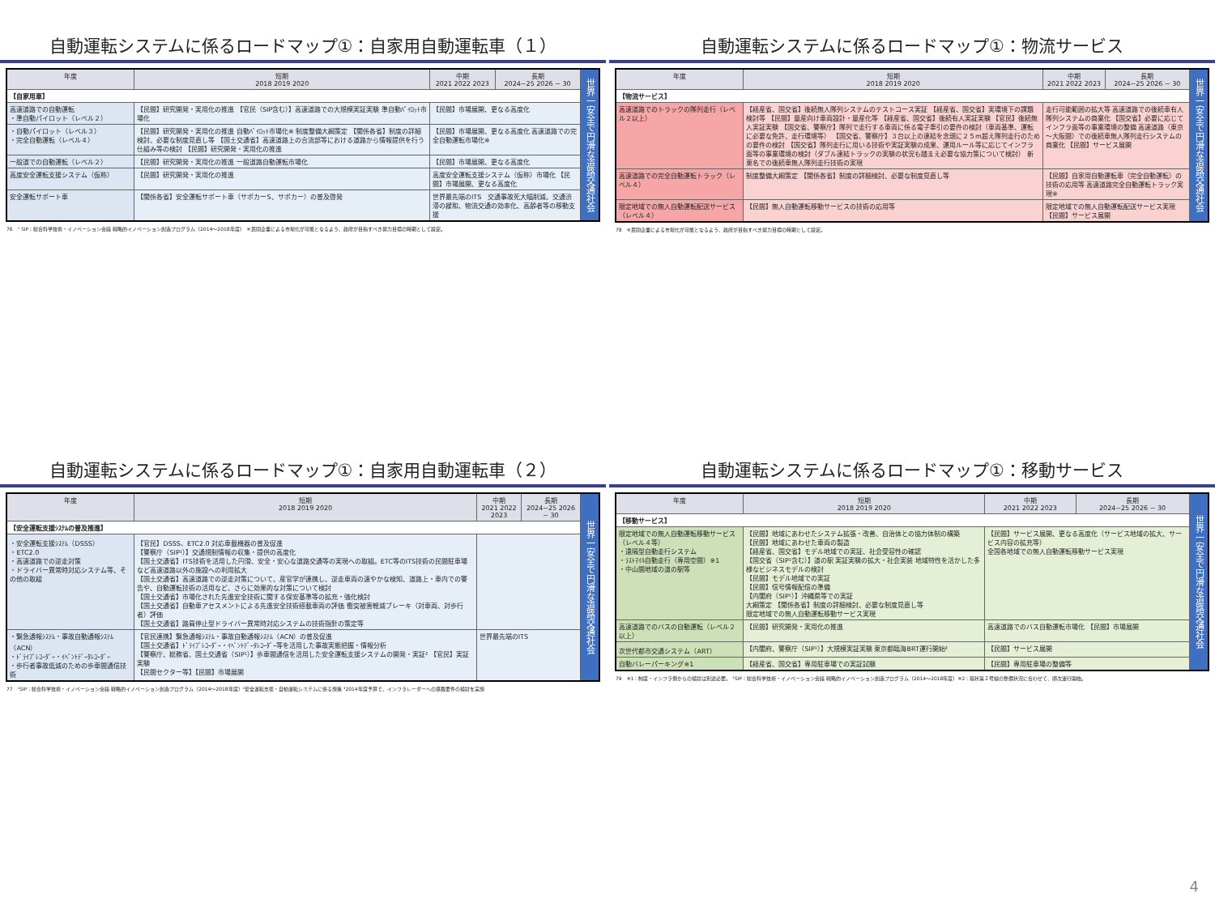自動運転システムに係るロードマップ①：自家用自動運転車（１）
| 年度 | 短期 2018 2019 2020 | 中期 2021 2022 2023 | 長期 2024~25 2026 ~ 30 | 世界一安全で円滑な道路交通社会 |
| --- | --- | --- | --- | --- |
| 【自家用車】 | | | | |
| 高速道路での自動運転 ・準自動パイロット（レベル２） | 【民間】研究開発・実用化の推進 【官民（SIP含む）】高速道路での大規模実証実験 準自動ﾊﾟｲﾛｯﾄ市場化 | 【民間】市場展開、更なる高度化 | | |
| ・自動パイロット（レベル３） ・完全自動運転（レベル４） | 【民間】研究開発・実用化の推進 自動ﾊﾟｲﾛｯﾄ市場化※ 制度整備大綱策定 【関係各省】制度の詳細検討、必要な制度見直し等 【国土交通省】高速道路上の合流部等における道路から情報提供を行う仕組み等の検討 【民間】研究開発・実用化の推進 | 【民間】市場展開、更なる高度化 高速道路での完全自動運転市場化※ | | |
| 一般道での自動運転（レベル２） | 【民間】研究開発・実用化の推進 一般道路自動運転市場化 | 【民間】市場展開、更なる高度化 | | |
| 高度安全運転支援システム（仮称） | 【民間】研究開発・実用化の推進 | 高度安全運転支援システム（仮称）市場化 【民間】市場展開、更なる高度化 | | |
| 安全運転サポート車 | 【関係各省】安全運転サポート車（サポカーS、サポカー）の普及啓発 | 世界最先端のITS 交通事故死大幅削減、交通渋滞の緩和、物流交通の効率化、高齢者等の移動支援 | | |
76　¹ SIP：総合科学技術・イノベーション会議 戦略的イノベーション創造プログラム（2014～2018年度）　※民間企業による市場化が可能となるよう、政府が目指すべき努力目標の時期として設定。
自動運転システムに係るロードマップ①：物流サービス
| 年度 | 短期 2018 2019 2020 | 中期 2021 2022 2023 | 長期 2024~25 2026 ~ 30 | 世界一安全で円滑な道路交通社会 |
| --- | --- | --- | --- | --- |
| 【物流サービス】 | | | | |
| 高速道路でのトラックの隊列走行（レベル２以上） | 【経産省、国交省】後続無人隊列システムのテストコース実証 【経産省、国交省】実環境下の課題検討等 【民間】量産向け車両設計・量産化等 【経産省、国交省】後続有人実証実験 【官民】後続無人実証実験 【国交省、警察庁】隊列で走行する車両に係る電子牽引の要件の検討（車両基準、運転に必要な免許、走行環境等） 【国交省、警察庁】３台以上の連結を念頭に２５m超え隊列走行のための要件の検討 【国交省】隊列走行に用いる技術や実証実験の成果、運用ルール等に応じてインフラ面等の事業環境の検討（ダブル連結トラックの実験の状況も踏まえ必要な協力策について検討） 新東名での後続車無人隊列走行技術の実現 | 走行可能範囲の拡大等 高速道路での後続車有人隊列システムの商業化 【国交省】必要に応じてインフラ面等の事業環境の整備 高速道路（東京～大阪間）での後続車無人隊列走行システムの商業化 【民間】サービス展開 | | |
| 高速道路での完全自動運転トラック（レベル４） | 制度整備大綱策定 【関係各省】制度の詳細検討、必要な制度見直し等 | 【民間】自家用自動運転車（完全自動運転）の技術の応用等 高速道路完全自動運転トラック実現※ | | |
| 限定地域での無人自動運転配送サービス（レベル４） | 【民間】無人自動運転移動サービスの技術の応用等 | 限定地域での無人自動運転配送サービス実現 【民間】サービス展開 | | |
78　※民間企業による市場化が可能となるよう、政府が目指すべき努力目標の時期として設定。
自動運転システムに係るロードマップ①：自家用自動運転車（２）
| 年度 | 短期 2018 2019 2020 | 中期 2021 2022 2023 | 長期 2024~25 2026 ~ 30 | 世界一安全で円滑な道路交通社会 |
| --- | --- | --- | --- | --- |
| 【安全運転支援ｼｽﾃﾑの普及推進】 | | | | |
| ・安全運転支援ｼｽﾃﾑ（DSSS） ・ETC2.0 ・高速道路での逆走対策 ・ドライバー異常時対応システム等、その他の取組 | 【官民】DSSS、ETC2.0 対応車載機器の普及促進 【警察庁（SIP¹）】交通規制情報の収集・提供の高度化 【国土交通省】ITS技術を活用した円滑、安全・安心な道路交通等の実現への取組。ETC等のITS技術の民間駐車場など高速道路以外の施設への利用拡大 【国土交通省】高速道路での逆走対策について、産官学が連携し、逆走車両の速やかな検知、道路上・車内での警告や、自動運転技術の活用など、さらに効果的な対策について検討 【国土交通省】市場化された先進安全技術に関する保安基準等の拡充・強化検討 【国土交通省】自動車アセスメントによる先進安全技術搭載車両の評価 衝突被害軽減ブレーキ（対車両、対歩行者）評価 【国土交通省】路肩停止型ドライバー異常時対応システムの技術指針の策定等 | | | |
| ・緊急通報ｼｽﾃﾑ・事故自動通報ｼｽﾃﾑ（ACN） ・ﾄﾞﾗｲﾌﾞﾚｺｰﾀﾞｰ・ｲﾍﾞﾝﾄﾃﾞｰﾀﾚｺｰﾀﾞｰ ・歩行者事故低減のための歩車間通信技術 | 【官民連携】緊急通報ｼｽﾃﾑ・事故自動通報ｼｽﾃﾑ（ACN）の普及促進 【国土交通省】ﾄﾞﾗｲﾌﾞﾚｺｰﾀﾞｰ・ｲﾍﾞﾝﾄﾃﾞｰﾀﾚｺｰﾀﾞｰ等を活用した事故実態把握・情報分析 【警察庁、総務省、国土交通省（SIP¹）】歩車間通信を活用した安全運転支援システムの開発・実証² 【官民】実証実験 【民間セクター等】【民間】市場展開 | 世界最先端のITS | | |
77　¹SIP：総合科学技術・イノベーション会議 戦略的イノベーション創造プログラム（2014～2018年度）²安全運転支援・自動運転システムに係る施策 ³2014年度予算で、インフラレーダーへの搭載要件の検討を実施
自動運転システムに係るロードマップ①：移動サービス
| 年度 | 短期 2018 2019 2020 | 中期 2021 2022 2023 | 長期 2024~25 2026 ~ 30 | 世界一安全で円滑な道路交通社会 |
| --- | --- | --- | --- | --- |
| 【移動サービス】 | | | | |
| 限定地域での無人自動運転移動サービス（レベル４等） ・遠隔型自動走行システム ・ﾗｽﾄﾏｲﾙ自動走行（専用空間）※1 ・中山間地域の道の駅等 | 【民間】地域にあわせたシステム拡張・改善、自治体との協力体制の構築 【民間】地域にあわせた車両の製造 【経産省、国交省】モデル地域での実証、社会受容性の確認 【国交省（SIP¹含む）】道の駅 実証実験の拡大・社会実装 地域特性を活かした多様なビジネスモデルの検討 【民間】モデル地域での実証 【民間】信号情報配信の準備 【内閣府（SIP¹）】沖縄県等での実証 大綱策定 【関係各省】制度の詳細検討、必要な制度見直し等 限定地域での無人自動運転移動サービス実現 | 【民間】サービス展開、更なる高度化（サービス地域の拡大、サービス内容の拡充等） 全国各地域での無人自動運転移動サービス実現 | | |
| 高速道路でのバスの自動運転（レベル２以上） | 【民間】研究開発・実用化の推進 | 高速道路でのバス自動運転市場化 【民間】市場展開 | | |
| 次世代都市交通システム（ART） | 【内閣府、警察庁（SIP¹）】大規模実証実験 東京都臨海BRT運行開始² | 【民間】サービス展開 | | |
| 自動バレーパーキング※1 | 【経産省、国交省】専用駐車場での実証試験 | 【民間】専用駐車場の整備等 | | |
79　※1：制度・インフラ側からの検討は別途必要。 ¹SIP：総合科学技術・イノベーション会議 戦略的イノベーション創造プログラム（2014～2018年度）※2：環状第２号線の整備状況に合わせて、順次運行開始。
4